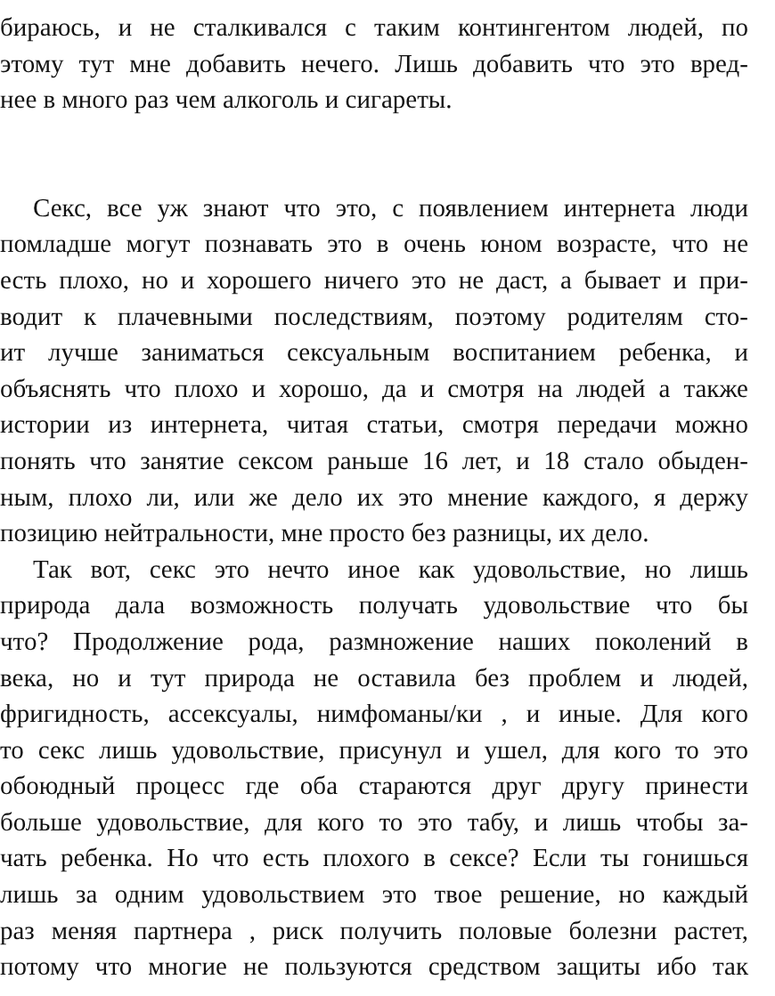бираюсь, и не сталкивался с таким контингентом людей, по
этому тут мне добавить нечего. Лишь добавить что это вред-
нее в много раз чем алкоголь и сигареты.
Секс, все уж знают что это, с появлением интернета люди
помладше могут познавать это в очень юном возрасте, что не
есть плохо, но и хорошего ничего это не даст, а бывает и при-
водит к плачевными последствиям, поэтому родителям сто-
ит лучше заниматься сексуальным воспитанием ребенка, и
объяснять что плохо и хорошо, да и смотря на людей а также
истории из интернета, читая статьи, смотря передачи можно
понять что занятие сексом раньше 16 лет, и 18 стало обыден-
ным, плохо ли, или же дело их это мнение каждого, я держу
позицию нейтральности, мне просто без разницы, их дело.
Так вот, секс это нечто иное как удовольствие, но лишь
природа дала возможность получать удовольствие что бы
что? Продолжение рода, размножение наших поколений в
века, но и тут природа не оставила без проблем и людей,
фригидность, ассексуалы, нимфоманы/ки , и иные. Для кого
то секс лишь удовольствие, присунул и ушел, для кого то это
обоюдный процесс где оба стараются друг другу принести
больше удовольствие, для кого то это табу, и лишь чтобы за-
чать ребенка. Но что есть плохого в сексе? Если ты гонишься
лишь за одним удовольствием это твое решение, но каждый
раз меняя партнера , риск получить половые болезни растет,
потому что многие не пользуются средством защиты ибо так